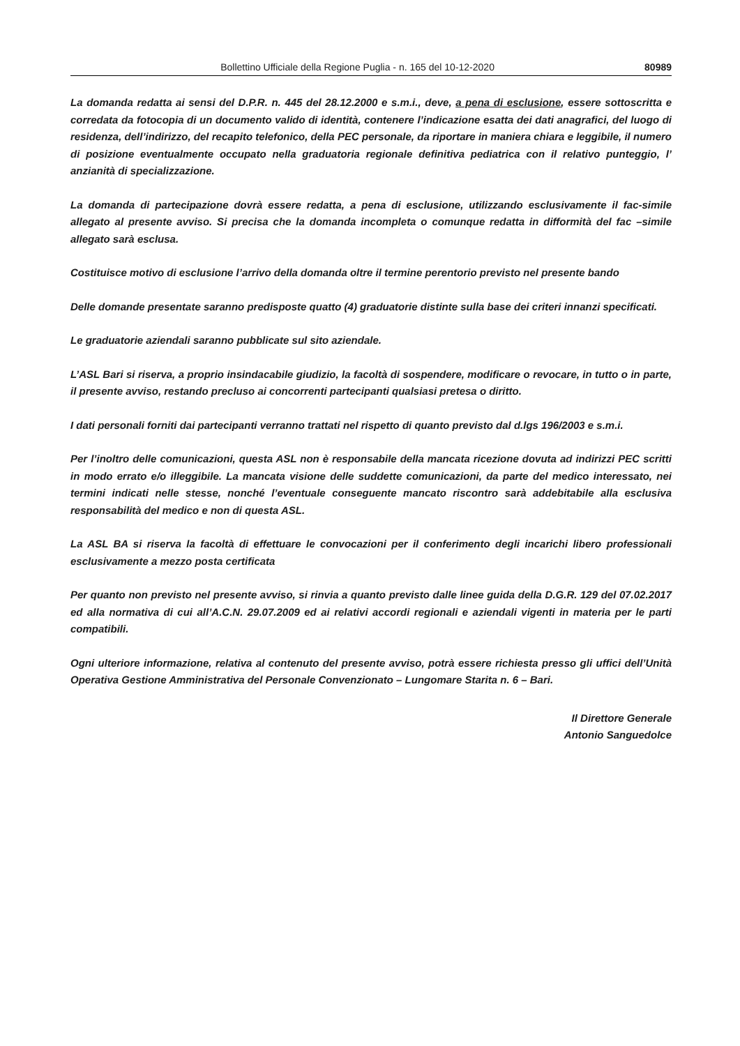Bollettino Ufficiale della Regione Puglia - n. 165 del 10-12-2020 80989
La domanda redatta ai sensi del D.P.R. n. 445 del 28.12.2000 e s.m.i., deve, a pena di esclusione, essere sottoscritta e corredata da fotocopia di un documento valido di identità, contenere l’indicazione esatta dei dati anagrafici, del luogo di residenza, dell’indirizzo, del recapito telefonico, della PEC personale, da riportare in maniera chiara e leggibile, il numero di posizione eventualmente occupato nella graduatoria regionale definitiva pediatrica con il relativo punteggio, l’ anzianità di specializzazione.
La domanda di partecipazione dovrà essere redatta, a pena di esclusione, utilizzando esclusivamente il fac-simile allegato al presente avviso. Si precisa che la domanda incompleta o comunque redatta in difformità del fac –simile allegato sarà esclusa.
Costituisce motivo di esclusione l’arrivo della domanda oltre il termine perentorio previsto nel presente bando
Delle domande presentate saranno predisposte quatto (4) graduatorie distinte sulla base dei criteri innanzi specificati.
Le graduatorie aziendali saranno pubblicate sul sito aziendale.
L’ASL Bari si riserva, a proprio insindacabile giudizio, la facoltà di sospendere, modificare o revocare, in tutto o in parte, il presente avviso, restando precluso ai concorrenti partecipanti qualsiasi pretesa o diritto.
I dati personali forniti dai partecipanti verranno trattati nel rispetto di quanto previsto dal d.lgs 196/2003 e s.m.i.
Per l’inoltro delle comunicazioni, questa ASL non è responsabile della mancata ricezione dovuta ad indirizzi PEC scritti in modo errato e/o illeggibile. La mancata visione delle suddette comunicazioni, da parte del medico interessato, nei termini indicati nelle stesse, nonché l’eventuale conseguente mancato riscontro sarà addebitabile alla esclusiva responsabilità del medico e non di questa ASL.
La ASL BA si riserva la facoltà di effettuare le convocazioni per il conferimento degli incarichi libero professionali esclusivamente a mezzo posta certificata
Per quanto non previsto nel presente avviso, si rinvia a quanto previsto dalle linee guida della D.G.R. 129 del 07.02.2017 ed alla normativa di cui all’A.C.N. 29.07.2009 ed ai relativi accordi regionali e aziendali vigenti in materia per le parti compatibili.
Ogni ulteriore informazione, relativa al contenuto del presente avviso, potrà essere richiesta presso gli uffici dell’Unità Operativa Gestione Amministrativa del Personale Convenzionato – Lungomare Starita n. 6 – Bari.
Il Direttore Generale
Antonio Sanguedolce